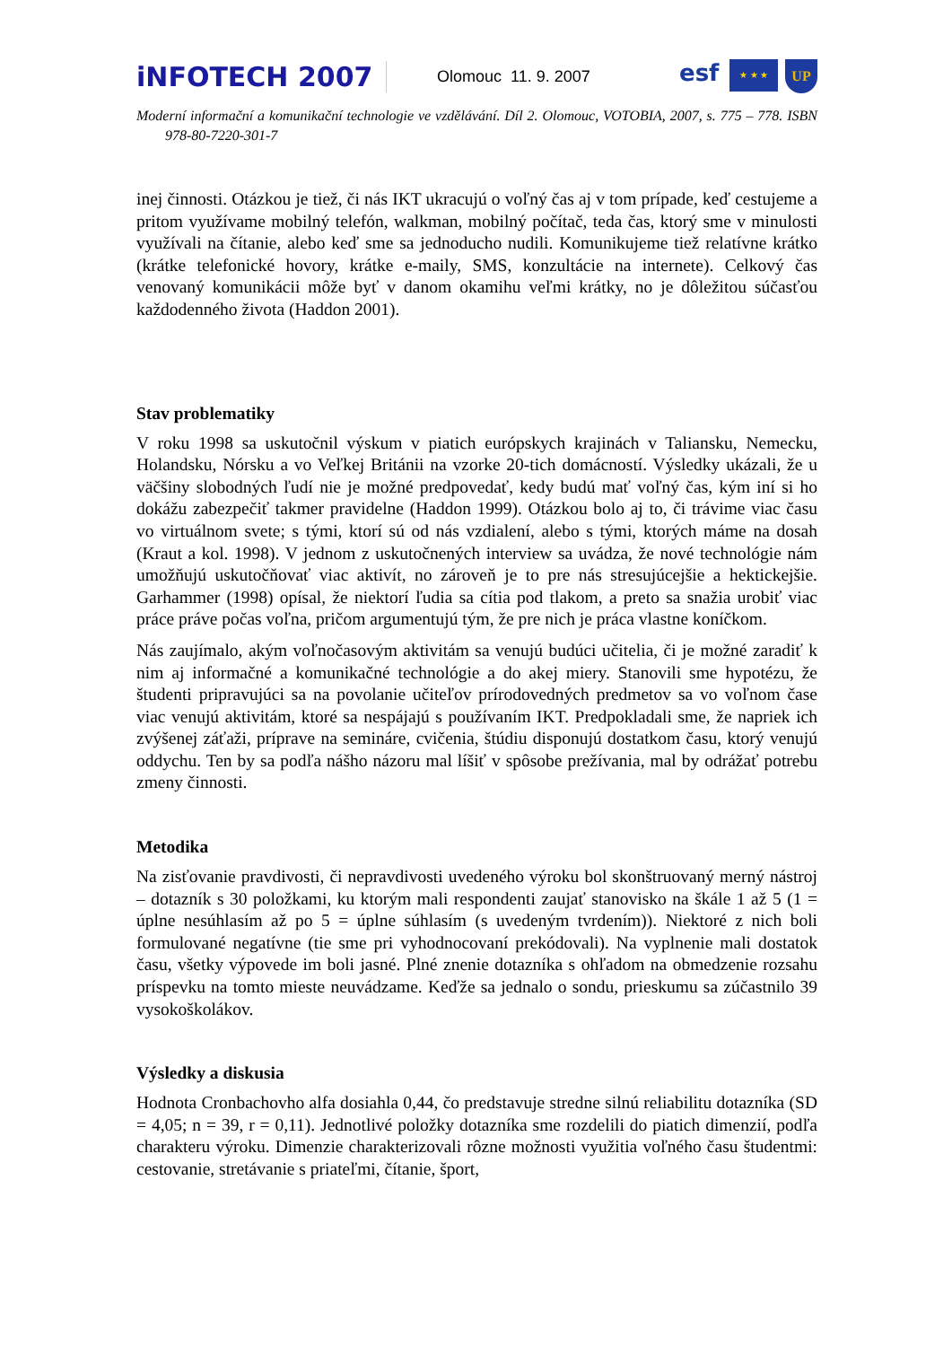iNFOTECH 2007
Olomouc 11. 9. 2007
esf
★ ★ ★
UP
Moderní informační a komunikační technologie ve vzdělávání. Díl 2. Olomouc, VOTOBIA, 2007, s. 775 – 778. ISBN 978-80-7220-301-7
inej činnosti. Otázkou je tiež, či nás IKT ukracujú o voľný čas aj v tom prípade, keď cestujeme a pritom využívame mobilný telefón, walkman, mobilný počítač, teda čas, ktorý sme v minulosti využívali na čítanie, alebo keď sme sa jednoducho nudili. Komunikujeme tiež relatívne krátko (krátke telefonické hovory, krátke e-maily, SMS, konzultácie na internete). Celkový čas venovaný komunikácii môže byť v danom okamihu veľmi krátky, no je dôležitou súčasťou každodenného života (Haddon 2001).
Stav problematiky
V roku 1998 sa uskutočnil výskum v piatich európskych krajinách v Taliansku, Nemecku, Holandsku, Nórsku a vo Veľkej Británii na vzorke 20-tich domácností. Výsledky ukázali, že u väčšiny slobodných ľudí nie je možné predpovedať, kedy budú mať voľný čas, kým iní si ho dokážu zabezpečiť takmer pravidelne (Haddon 1999). Otázkou bolo aj to, či trávime viac času vo virtuálnom svete; s tými, ktorí sú od nás vzdialení, alebo s tými, ktorých máme na dosah (Kraut a kol. 1998). V jednom z uskutočnených interview sa uvádza, že nové technológie nám umožňujú uskutočňovať viac aktivít, no zároveň je to pre nás stresujúcejšie a hektickejšie. Garhammer (1998) opísal, že niektorí ľudia sa cítia pod tlakom, a preto sa snažia urobiť viac práce práve počas voľna, pričom argumentujú tým, že pre nich je práca vlastne koníčkom.
Nás zaujímalo, akým voľnočasovým aktivitám sa venujú budúci učitelia, či je možné zaradiť k nim aj informačné a komunikačné technológie a do akej miery. Stanovili sme hypotézu, že študenti pripravujúci sa na povolanie učiteľov prírodovedných predmetov sa vo voľnom čase viac venujú aktivitám, ktoré sa nespájajú s používaním IKT. Predpokladali sme, že napriek ich zvýšenej záťaži, príprave na semináre, cvičenia, štúdiu disponujú dostatkom času, ktorý venujú oddychu. Ten by sa podľa nášho názoru mal líšiť v spôsobe prežívania, mal by odrážať potrebu zmeny činnosti.
Metodika
Na zisťovanie pravdivosti, či nepravdivosti uvedeného výroku bol skonštruovaný merný nástroj – dotazník s 30 položkami, ku ktorým mali respondenti zaujať stanovisko na škále 1 až 5 (1 = úplne nesúhlasím až po 5 = úplne súhlasím (s uvedeným tvrdením)). Niektoré z nich boli formulované negatívne (tie sme pri vyhodnocovaní prekódovali). Na vyplnenie mali dostatok času, všetky výpovede im boli jasné. Plné znenie dotazníka s ohľadom na obmedzenie rozsahu príspevku na tomto mieste neuvádzame. Keďže sa jednalo o sondu, prieskumu sa zúčastnilo 39 vysokoškolákov.
Výsledky a diskusia
Hodnota Cronbachovho alfa dosiahla 0,44, čo predstavuje stredne silnú reliabilitu dotazníka (SD = 4,05; n = 39, r = 0,11). Jednotlivé položky dotazníka sme rozdelili do piatich dimenzií, podľa charakteru výroku. Dimenzie charakterizovali rôzne možnosti využitia voľného času študentmi: cestovanie, stretávanie s priateľmi, čítanie, šport,